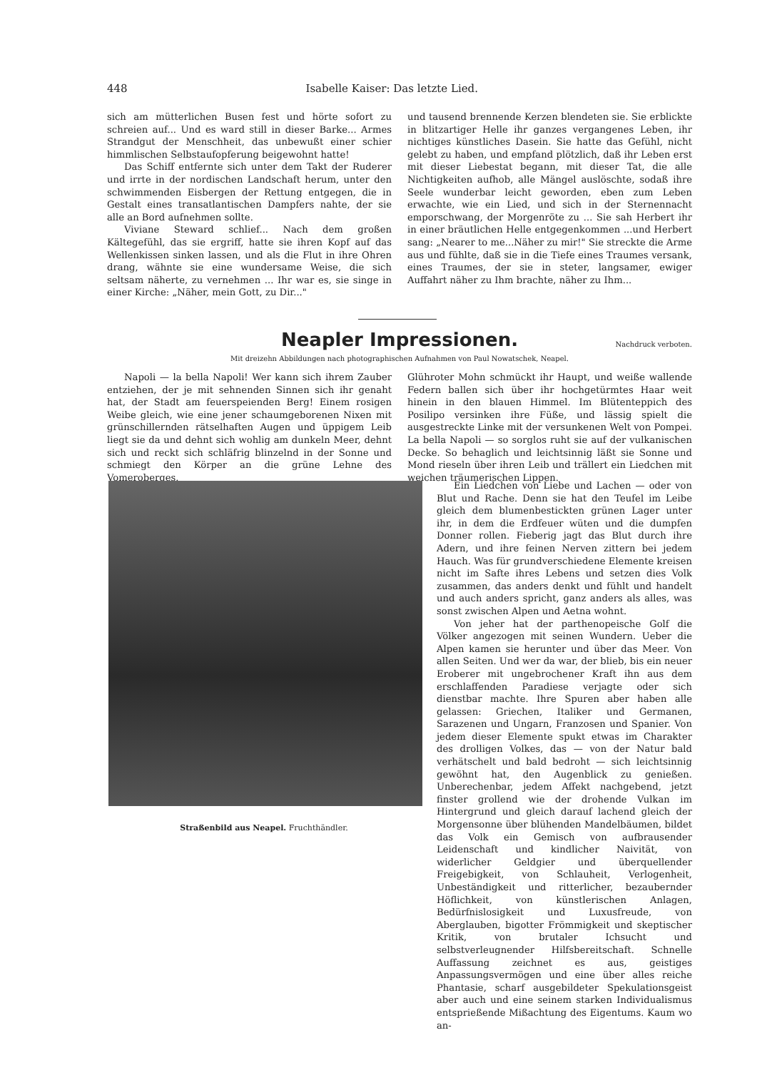448 Isabelle Kaiser: Das letzte Lied.
sich am mütterlichen Busen fest und hörte sofort zu schreien auf... Und es ward still in dieser Barke... Armes Strandgut der Menschheit, das unbewußt einer schier himmlischen Selbstaufopferung beigewohnt hatte!
Das Schiff entfernte sich unter dem Takt der Ruderer und irrte in der nordischen Landschaft herum, unter den schwimmenden Eisbergen der Rettung entgegen, die in Gestalt eines transatlantischen Dampfers nahte, der sie alle an Bord aufnehmen sollte.
Viviane Steward schlief... Nach dem großen Kältegefühl, das sie ergriff, hatte sie ihren Kopf auf das Wellenkissen sinken lassen, und als die Flut in ihre Ohren drang, wähnte sie eine wundersame Weise, die sich seltsam näherte, zu vernehmen ... Ihr war es, sie singe in einer Kirche: „Näher, mein Gott, zu Dir..."
und tausend brennende Kerzen blendeten sie. Sie erblickte in blitzartiger Helle ihr ganzes vergangenes Leben, ihr nichtiges künstliches Dasein. Sie hatte das Gefühl, nicht gelebt zu haben, und empfand plötzlich, daß ihr Leben erst mit dieser Liebestat begann, mit dieser Tat, die alle Nichtigkeiten aufhob, alle Mängel auslöschte, sodaß ihre Seele wunderbar leicht geworden, eben zum Leben erwachte, wie ein Lied, und sich in der Sternennacht emporschwang, der Morgenröte zu ... Sie sah Herbert ihr in einer bräutlichen Helle entgegenkommen ...und Herbert sang: „Nearer to me...Näher zu mir!" Sie streckte die Arme aus und fühlte, daß sie in die Tiefe eines Traumes versank, eines Traumes, der sie in steter, langsamer, ewiger Auffahrt näher zu Ihm brachte, näher zu Ihm...
Neapler Impressionen.
Nachdruck verboten.
Mit dreizehn Abbildungen nach photographischen Aufnahmen von Paul Nowatschek, Neapel.
Napoli — la bella Napoli! Wer kann sich ihrem Zauber entziehen, der je mit sehnenden Sinnen sich ihr genaht hat, der Stadt am feuerspeienden Berg! Einem rosigen Weibe gleich, wie eine jener schaumgeborenen Nixen mit grünschillernden rätselhaften Augen und üppigem Leib liegt sie da und dehnt sich wohlig am dunkeln Meer, dehnt sich und reckt sich schläfrig blinzelnd in der Sonne und schmiegt den Körper an die grüne Lehne des Vomeroberges.
Glühroter Mohn schmückt ihr Haupt, und weiße wallende Federn ballen sich über ihr hochgetürmtes Haar weit hinein in den blauen Himmel. Im Blütenteppich des Posilipo versinken ihre Füße, und lässig spielt die ausgestreckte Linke mit der versunkenen Welt von Pompei. La bella Napoli — so sorglos ruht sie auf der vulkanischen Decke. So behaglich und leichtsinnig läßt sie Sonne und Mond rieseln über ihren Leib und trällert ein Liedchen mit weichen träumerischen Lippen.
Straßenbild aus Neapel. Fruchthändler.
Ein Liedchen von Liebe und Lachen — oder von Blut und Rache. Denn sie hat den Teufel im Leibe gleich dem blumenbestickten grünen Lager unter ihr, in dem die Erdfeuer wüten und die dumpfen Donner rollen. Fieberig jagt das Blut durch ihre Adern, und ihre feinen Nerven zittern bei jedem Hauch. Was für grundverschiedene Elemente kreisen nicht im Safte ihres Lebens und setzen dies Volk zusammen, das anders denkt und fühlt und handelt und auch anders spricht, ganz anders als alles, was sonst zwischen Alpen und Aetna wohnt.
Von jeher hat der parthenopeische Golf die Völker angezogen mit seinen Wundern. Ueber die Alpen kamen sie herunter und über das Meer. Von allen Seiten. Und wer da war, der blieb, bis ein neuer Eroberer mit ungebrochener Kraft ihn aus dem erschlaffenden Paradiese verjagte oder sich dienstbar machte. Ihre Spuren aber haben alle gelassen: Griechen, Italiker und Germanen, Sarazenen und Ungarn, Franzosen und Spanier. Von jedem dieser Elemente spukt etwas im Charakter des drolligen Volkes, das — von der Natur bald verhätschelt und bald bedroht — sich leichtsinnig gewöhnt hat, den Augenblick zu genießen. Unberechenbar, jedem Affekt nachgebend, jetzt finster grollend wie der drohende Vulkan im Hintergrund und gleich darauf lachend gleich der Morgensonne über blühenden Mandelbäumen, bildet das Volk ein Gemisch von aufbrausender Leidenschaft und kindlicher Naivität, von widerlicher Geldgier und überquellender Freigebigkeit, von Schlauheit, Verlogenheit, Unbeständigkeit und ritterlicher, bezaubernder Höflichkeit, von künstlerischen Anlagen, Bedürfnislosigkeit und Luxusfreude, von Aberglauben, bigotter Frömmigkeit und skeptischer Kritik, von brutaler Ichsucht und selbstverleugnender Hilfsbereitschaft. Schnelle Auffassung zeichnet es aus, geistiges Anpassungsvermögen und eine über alles reiche Phantasie, scharf ausgebildeter Spekulationsgeist aber auch und eine seinem starken Individualismus entsprießende Mißachtung des Eigentums. Kaum wo an-